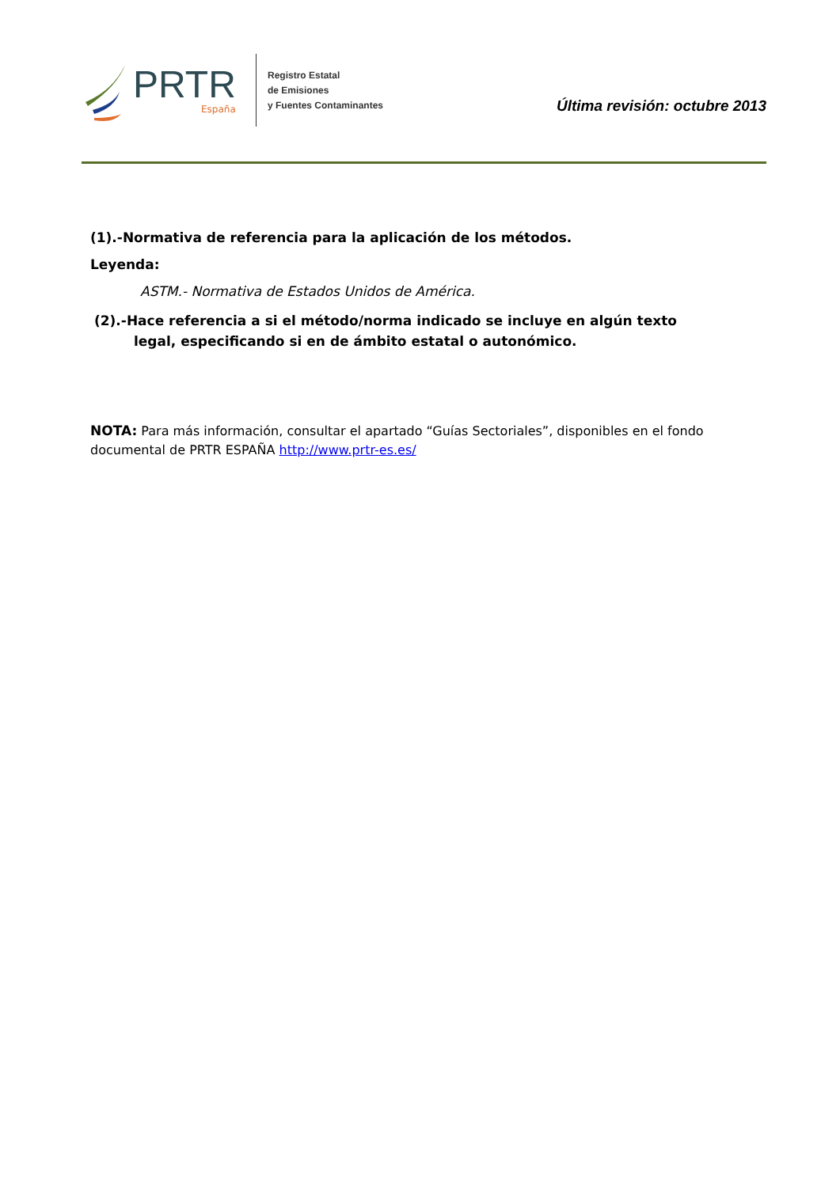PRTR
España
Registro Estatal
de Emisiones
y Fuentes Contaminantes
Última revisión: octubre 2013
(1).-Normativa de referencia para la aplicación de los métodos.
Leyenda:
ASTM.- Normativa de Estados Unidos de América.
(2).-Hace referencia a si el método/norma indicado se incluye en algún texto legal, especificando si en de ámbito estatal o autonómico.
NOTA: Para más información, consultar el apartado “Guías Sectoriales”, disponibles en el fondo documental de PRTR ESPAÑA http://www.prtr-es.es/